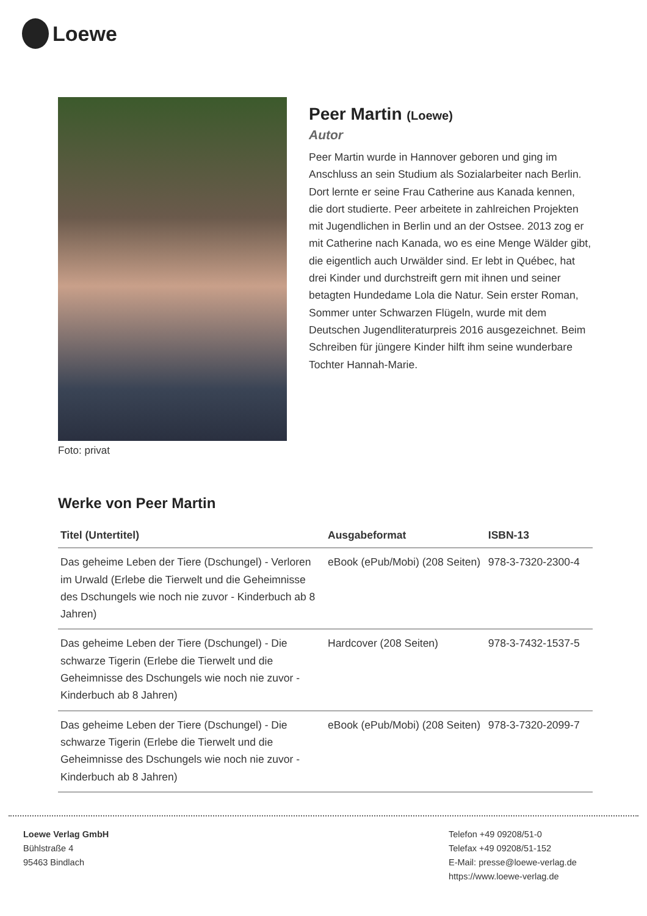Loewe
Foto: privat
Peer Martin (Loewe)
Autor
Peer Martin wurde in Hannover geboren und ging im Anschluss an sein Studium als Sozialarbeiter nach Berlin. Dort lernte er seine Frau Catherine aus Kanada kennen, die dort studierte. Peer arbeitete in zahlreichen Projekten mit Jugendlichen in Berlin und an der Ostsee. 2013 zog er mit Catherine nach Kanada, wo es eine Menge Wälder gibt, die eigentlich auch Urwälder sind. Er lebt in Québec, hat drei Kinder und durchstreift gern mit ihnen und seiner betagten Hundedame Lola die Natur. Sein erster Roman, Sommer unter Schwarzen Flügeln, wurde mit dem Deutschen Jugendliteraturpreis 2016 ausgezeichnet. Beim Schreiben für jüngere Kinder hilft ihm seine wunderbare Tochter Hannah-Marie.
Werke von Peer Martin
| Titel (Untertitel) | Ausgabeformat | ISBN-13 |
| --- | --- | --- |
| Das geheime Leben der Tiere (Dschungel) - Verloren im Urwald (Erlebe die Tierwelt und die Geheimnisse des Dschungels wie noch nie zuvor - Kinderbuch ab 8 Jahren) | eBook (ePub/Mobi) (208 Seiten) | 978-3-7320-2300-4 |
| Das geheime Leben der Tiere (Dschungel) - Die schwarze Tigerin (Erlebe die Tierwelt und die Geheimnisse des Dschungels wie noch nie zuvor - Kinderbuch ab 8 Jahren) | Hardcover (208 Seiten) | 978-3-7432-1537-5 |
| Das geheime Leben der Tiere (Dschungel) - Die schwarze Tigerin (Erlebe die Tierwelt und die Geheimnisse des Dschungels wie noch nie zuvor - Kinderbuch ab 8 Jahren) | eBook (ePub/Mobi) (208 Seiten) | 978-3-7320-2099-7 |
Loewe Verlag GmbH
Bühlstraße 4
95463 Bindlach
Telefon +49 09208/51-0
Telefax +49 09208/51-152
E-Mail: presse@loewe-verlag.de
https://www.loewe-verlag.de